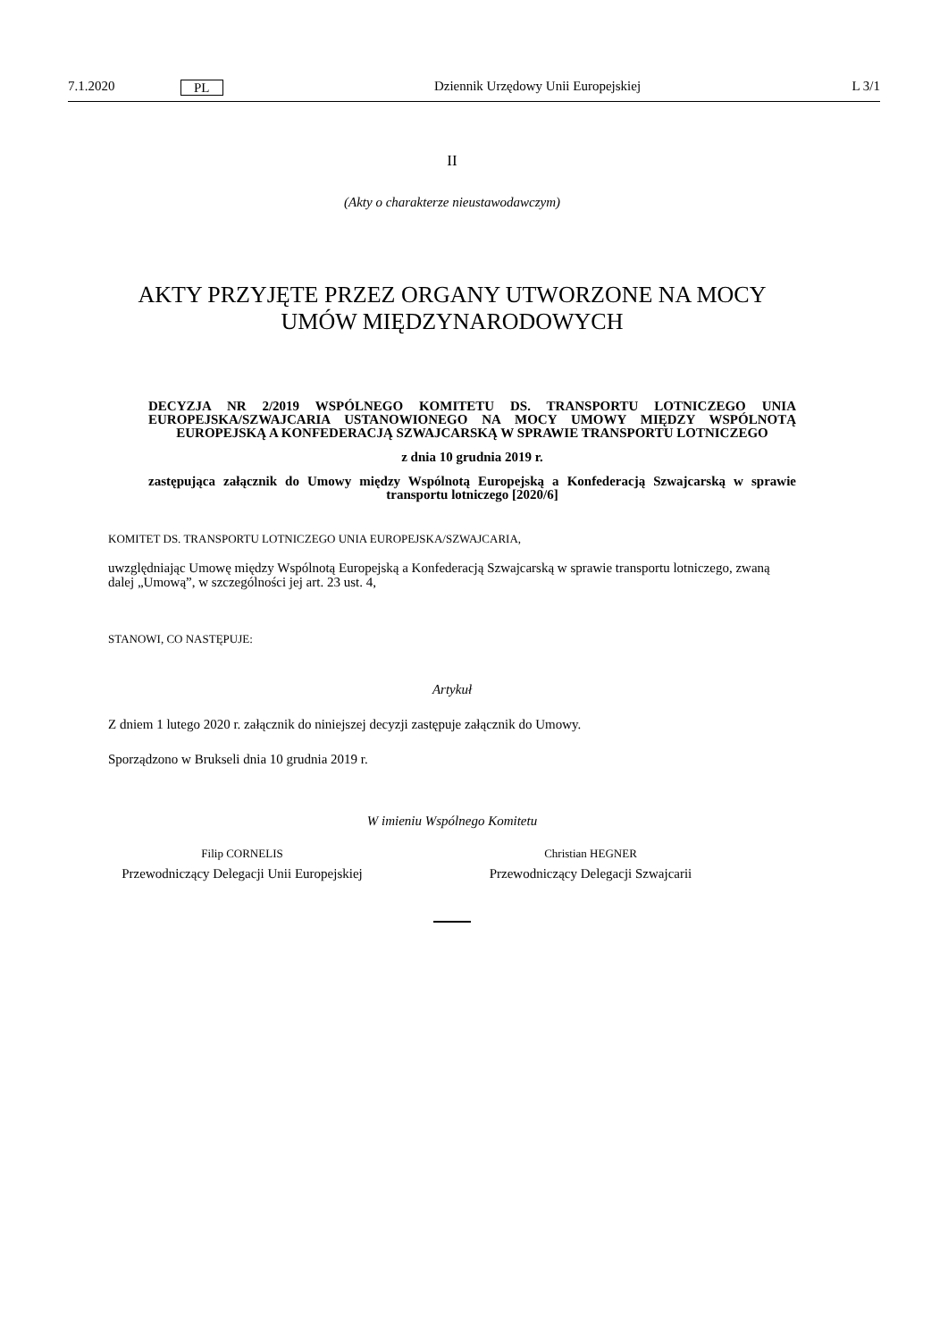7.1.2020 PL Dziennik Urzędowy Unii Europejskiej L 3/1
II
(Akty o charakterze nieustawodawczym)
AKTY PRZYJĘTE PRZEZ ORGANY UTWORZONE NA MOCY UMÓW MIĘDZYNARODOWYCH
DECYZJA NR 2/2019 WSPÓLNEGO KOMITETU DS. TRANSPORTU LOTNICZEGO UNIA EUROPEJSKA/SZWAJCARIA USTANOWIONEGO NA MOCY UMOWY MIĘDZY WSPÓLNOTĄ EUROPEJSKĄ A KONFEDERACJĄ SZWAJCARSKĄ W SPRAWIE TRANSPORTU LOTNICZEGO
z dnia 10 grudnia 2019 r.
zastępująca załącznik do Umowy między Wspólnotą Europejską a Konfederacją Szwajcarską w sprawie transportu lotniczego [2020/6]
KOMITET DS. TRANSPORTU LOTNICZEGO UNIA EUROPEJSKA/SZWAJCARIA,
uwzględniając Umowę między Wspólnotą Europejską a Konfederacją Szwajcarską w sprawie transportu lotniczego, zwaną dalej „Umową”, w szczególności jej art. 23 ust. 4,
STANOWI, CO NASTĘPUJE:
Artykuł
Z dniem 1 lutego 2020 r. załącznik do niniejszej decyzji zastępuje załącznik do Umowy.
Sporządzono w Brukseli dnia 10 grudnia 2019 r.
W imieniu Wspólnego Komitetu
Filip CORNELIS
Przewodniczący Delegacji Unii Europejskiej
Christian HEGNER
Przewodniczący Delegacji Szwajcarii